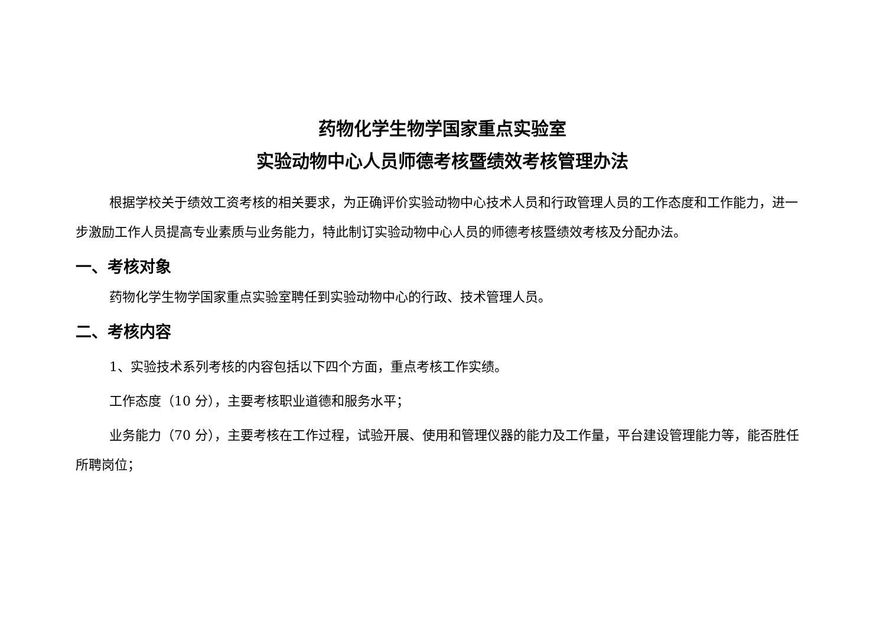药物化学生物学国家重点实验室
实验动物中心人员师德考核暨绩效考核管理办法
根据学校关于绩效工资考核的相关要求，为正确评价实验动物中心技术人员和行政管理人员的工作态度和工作能力，进一步激励工作人员提高专业素质与业务能力，特此制订实验动物中心人员的师德考核暨绩效考核及分配办法。
一、考核对象
药物化学生物学国家重点实验室聘任到实验动物中心的行政、技术管理人员。
二、考核内容
1、实验技术系列考核的内容包括以下四个方面，重点考核工作实绩。
工作态度（10 分），主要考核职业道德和服务水平；
业务能力（70 分），主要考核在工作过程，试验开展、使用和管理仪器的能力及工作量，平台建设管理能力等，能否胜任所聘岗位；